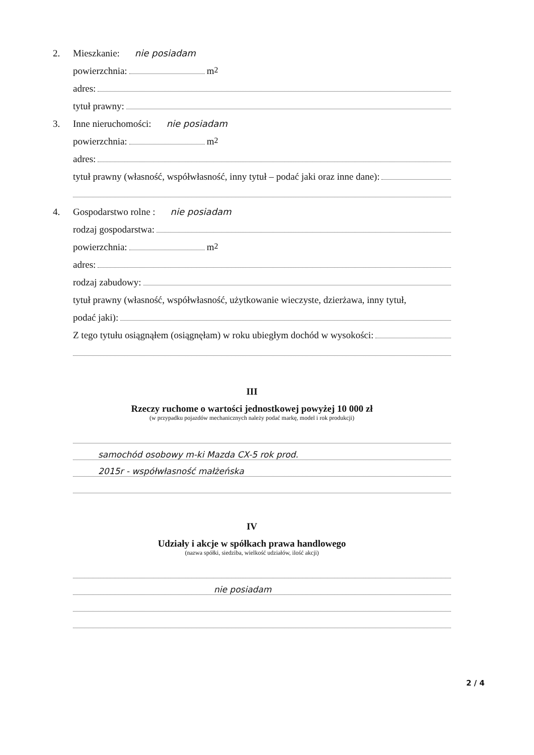2. Mieszkanie: nie posiadam
powierzchnia: m<sup>2</sup>
adres:
tytuł prawny:
3. Inne nieruchomości: nie posiadam
powierzchnia: m<sup>2</sup>
adres:
tytuł prawny (własność, współwłasność, inny tytuł – podać jaki oraz inne dane):
4. Gospodarstwo rolne : nie posiadam
rodzaj gospodarstwa:
powierzchnia: m<sup>2</sup>
adres:
rodzaj zabudowy:
tytuł prawny (własność, współwłasność, użytkowanie wieczyste, dzierżawa, inny tytuł,
podać jaki):
Z tego tytułu osiągnąłem (osiągnęłam) w roku ubiegłym dochód w wysokości:
III
Rzeczy ruchome o wartości jednostkowej powyżej 10 000 zł
(w przypadku pojazdów mechanicznych należy podać markę, model i rok produkcji)
samochód osobowy m-ki Mazda CX-5 rok prod.
2015r - współwłasność małżeńska
IV
Udziały i akcje w spółkach prawa handlowego
(nazwa spółki, siedziba, wielkość udziałów, ilość akcji)
nie posiadam
2 / 4